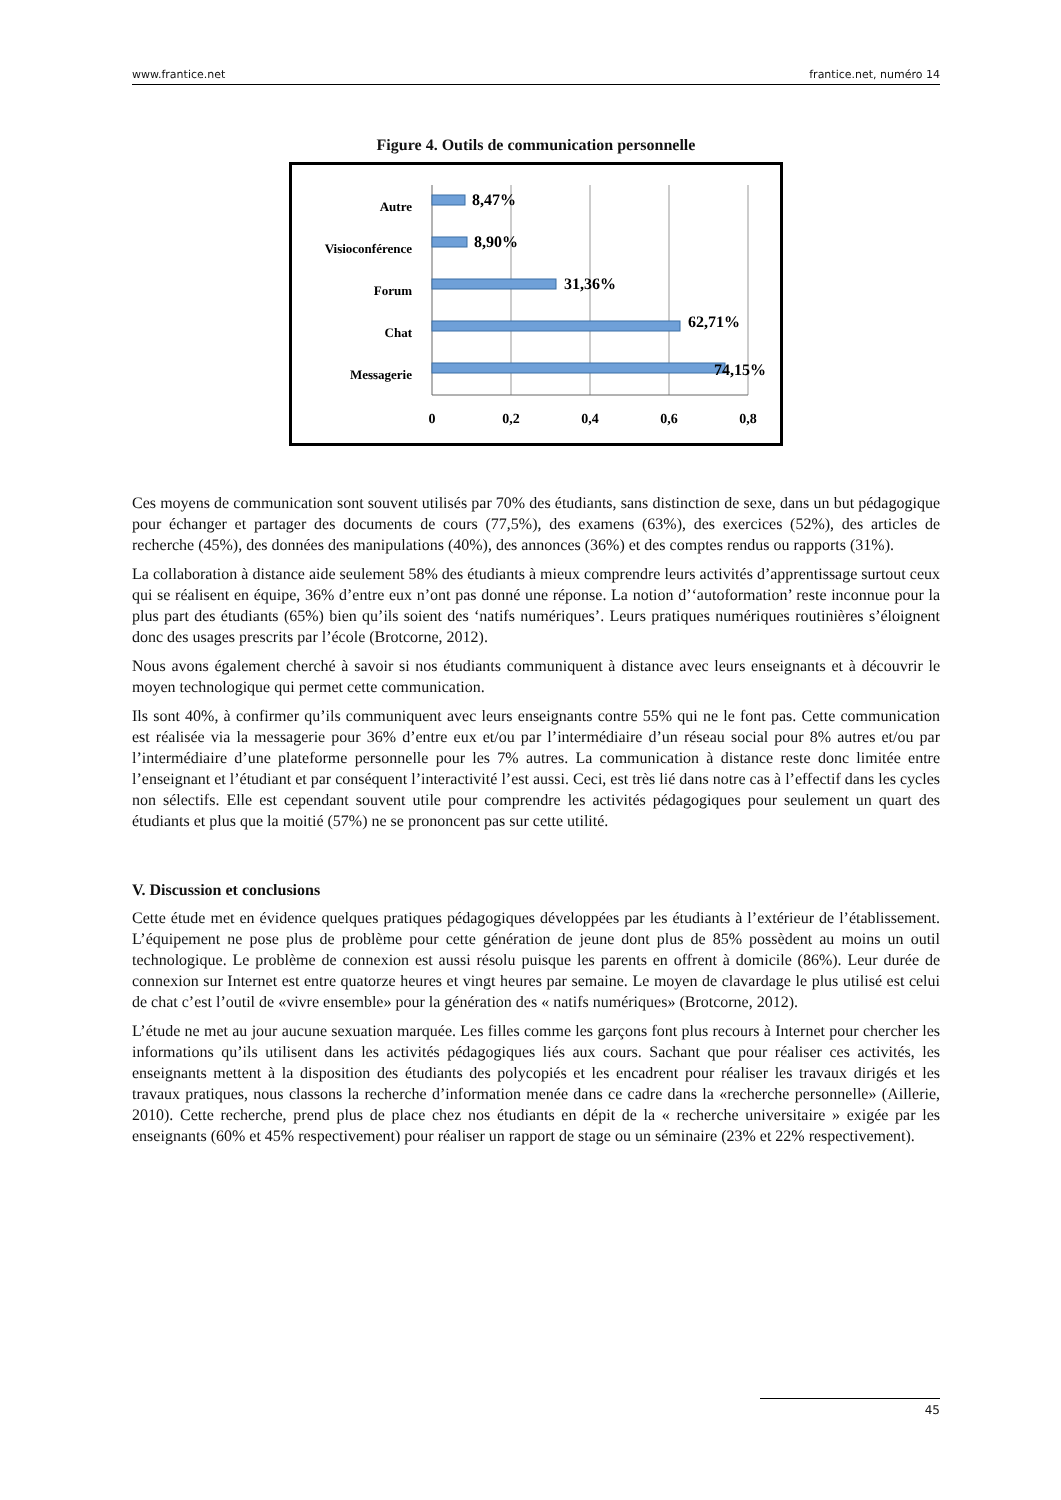www.frantice.net frantice.net, numéro 14
Figure 4. Outils de communication personnelle
Autre
Visioconférence
Forum
Chat
Messagerie
8,47%
8,90%
31,36%
62,71%
74,15%
0
0,2
0,4
0,6
0,8
Ces moyens de communication sont souvent utilisés par 70% des étudiants, sans distinction de sexe, dans un but pédagogique pour échanger et partager des documents de cours (77,5%), des examens (63%), des exercices (52%), des articles de recherche (45%), des données des manipulations (40%), des annonces (36%) et des comptes rendus ou rapports (31%).
La collaboration à distance aide seulement 58% des étudiants à mieux comprendre leurs activités d’apprentissage surtout ceux qui se réalisent en équipe, 36% d’entre eux n’ont pas donné une réponse. La notion d’‘autoformation’ reste inconnue pour la plus part des étudiants (65%) bien qu’ils soient des ‘natifs numériques’. Leurs pratiques numériques routinières s’éloignent donc des usages prescrits par l’école (Brotcorne, 2012).
Nous avons également cherché à savoir si nos étudiants communiquent à distance avec leurs enseignants et à découvrir le moyen technologique qui permet cette communication.
Ils sont 40%, à confirmer qu’ils communiquent avec leurs enseignants contre 55% qui ne le font pas. Cette communication est réalisée via la messagerie pour 36% d’entre eux et/ou par l’intermédiaire d’un réseau social pour 8% autres et/ou par l’intermédiaire d’une plateforme personnelle pour les 7% autres. La communication à distance reste donc limitée entre l’enseignant et l’étudiant et par conséquent l’interactivité l’est aussi. Ceci, est très lié dans notre cas à l’effectif dans les cycles non sélectifs. Elle est cependant souvent utile pour comprendre les activités pédagogiques pour seulement un quart des étudiants et plus que la moitié (57%) ne se prononcent pas sur cette utilité.
V. Discussion et conclusions
Cette étude met en évidence quelques pratiques pédagogiques développées par les étudiants à l’extérieur de l’établissement. L’équipement ne pose plus de problème pour cette génération de jeune dont plus de 85% possèdent au moins un outil technologique. Le problème de connexion est aussi résolu puisque les parents en offrent à domicile (86%). Leur durée de connexion sur Internet est entre quatorze heures et vingt heures par semaine. Le moyen de clavardage le plus utilisé est celui de chat c’est l’outil de «vivre ensemble» pour la génération des « natifs numériques» (Brotcorne, 2012).
L’étude ne met au jour aucune sexuation marquée. Les filles comme les garçons font plus recours à Internet pour chercher les informations qu’ils utilisent dans les activités pédagogiques liés aux cours. Sachant que pour réaliser ces activités, les enseignants mettent à la disposition des étudiants des polycopiés et les encadrent pour réaliser les travaux dirigés et les travaux pratiques, nous classons la recherche d’information menée dans ce cadre dans la «recherche personnelle» (Aillerie, 2010). Cette recherche, prend plus de place chez nos étudiants en dépit de la « recherche universitaire » exigée par les enseignants (60% et 45% respectivement) pour réaliser un rapport de stage ou un séminaire (23% et 22% respectivement).
45